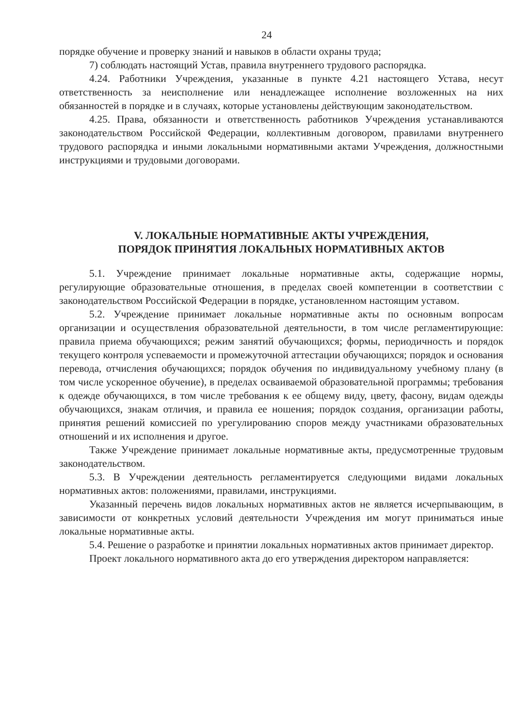24
порядке обучение и проверку знаний и навыков в области охраны труда;
7) соблюдать настоящий Устав, правила внутреннего трудового распорядка.
4.24. Работники Учреждения, указанные в пункте 4.21 настоящего Устава, несут ответственность за неисполнение или ненадлежащее исполнение возложенных на них обязанностей в порядке и в случаях, которые установлены действующим законодательством.
4.25. Права, обязанности и ответственность работников Учреждения устанавливаются законодательством Российской Федерации, коллективным договором, правилами внутреннего трудового распорядка и иными локальными нормативными актами Учреждения, должностными инструкциями и трудовыми договорами.
V. ЛОКАЛЬНЫЕ НОРМАТИВНЫЕ АКТЫ УЧРЕЖДЕНИЯ,
ПОРЯДОК ПРИНЯТИЯ ЛОКАЛЬНЫХ НОРМАТИВНЫХ АКТОВ
5.1. Учреждение принимает локальные нормативные акты, содержащие нормы, регулирующие образовательные отношения, в пределах своей компетенции в соответствии с законодательством Российской Федерации в порядке, установленном настоящим уставом.
5.2. Учреждение принимает локальные нормативные акты по основным вопросам организации и осуществления образовательной деятельности, в том числе регламентирующие: правила приема обучающихся; режим занятий обучающихся; формы, периодичность и порядок текущего контроля успеваемости и промежуточной аттестации обучающихся; порядок и основания перевода, отчисления обучающихся; порядок обучения по индивидуальному учебному плану (в том числе ускоренное обучение), в пределах осваиваемой образовательной программы; требования к одежде обучающихся, в том числе требования к ее общему виду, цвету, фасону, видам одежды обучающихся, знакам отличия, и правила ее ношения; порядок создания, организации работы, принятия решений комиссией по урегулированию споров между участниками образовательных отношений и их исполнения и другое.
Также Учреждение принимает локальные нормативные акты, предусмотренные трудовым законодательством.
5.3. В Учреждении деятельность регламентируется следующими видами локальных нормативных актов: положениями, правилами, инструкциями.
Указанный перечень видов локальных нормативных актов не является исчерпывающим, в зависимости от конкретных условий деятельности Учреждения им могут приниматься иные локальные нормативные акты.
5.4. Решение о разработке и принятии локальных нормативных актов принимает директор.
Проект локального нормативного акта до его утверждения директором направляется: